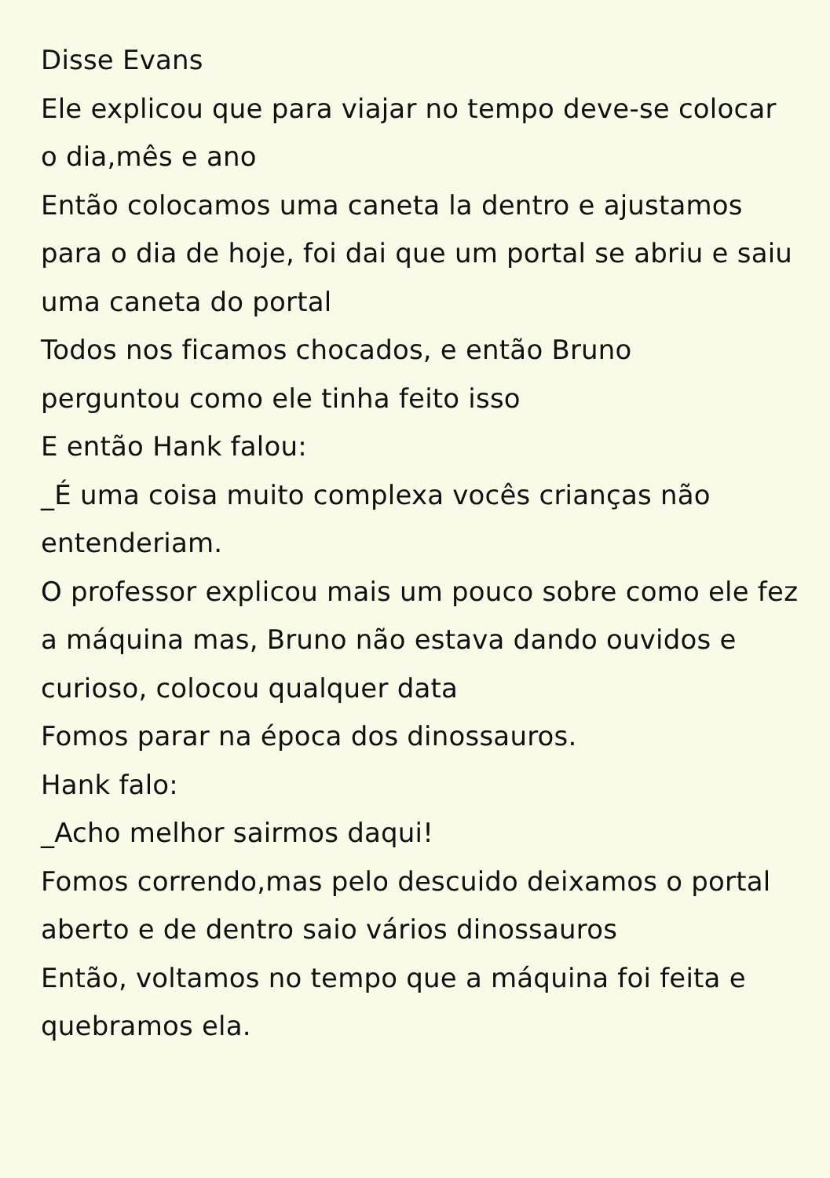Disse Evans
Ele explicou que para viajar no tempo deve-se colocar o dia,mês e ano
Então colocamos uma caneta la dentro e ajustamos para o dia de hoje, foi dai que um portal se abriu e saiu uma caneta do portal
Todos nos ficamos chocados, e então Bruno
perguntou como ele tinha feito isso
E então Hank falou:
_É uma coisa muito complexa vocês crianças não entenderiam.
O professor explicou mais um pouco sobre como ele fez a máquina mas, Bruno não estava dando ouvidos e curioso, colocou qualquer data
Fomos parar na época dos dinossauros.
Hank falo:
_Acho melhor sairmos daqui!
Fomos correndo,mas pelo descuido deixamos o portal aberto e de dentro saio vários dinossauros
Então, voltamos no tempo que a máquina foi feita e quebramos ela.